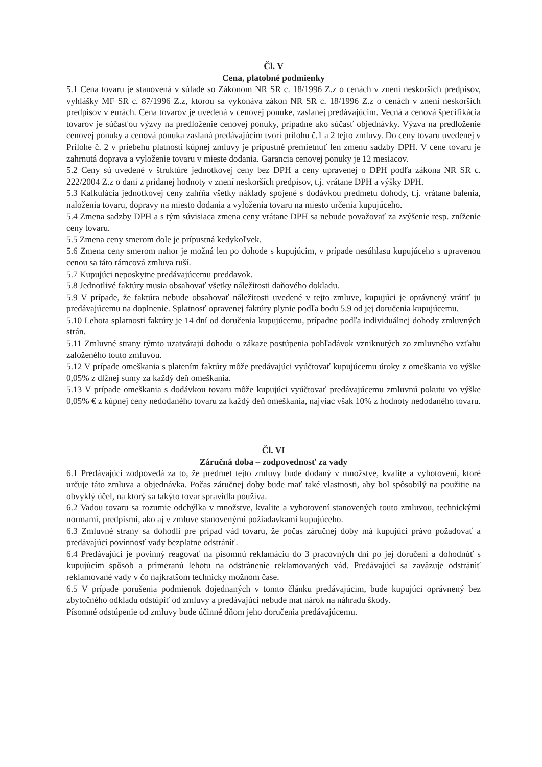Čl. V
Cena, platobné podmienky
5.1 Cena tovaru je stanovená v súlade so Zákonom NR SR c. 18/1996 Z.z o cenách v znení neskorších predpisov, vyhlášky MF SR c. 87/1996 Z.z, ktorou sa vykonáva zákon NR SR c. 18/1996 Z.z o cenách v znení neskorších predpisov v eurách. Cena tovarov je uvedená v cenovej ponuke, zaslanej predávajúcim. Vecná a cenová špecifikácia tovarov je súčasťou výzvy na predloženie cenovej ponuky, prípadne ako súčasť objednávky. Výzva na predloženie cenovej ponuky a cenová ponuka zaslaná predávajúcim tvorí prílohu č.1 a 2 tejto zmluvy. Do ceny tovaru uvedenej v Prílohe č. 2 v priebehu platnosti kúpnej zmluvy je prípustné premietnuť len zmenu sadzby DPH. V cene tovaru je zahrnutá doprava a vyloženie tovaru v mieste dodania. Garancia cenovej ponuky je 12 mesiacov.
5.2 Ceny sú uvedené v štruktúre jednotkovej ceny bez DPH a ceny upravenej o DPH podľa zákona NR SR c. 222/2004 Z.z o dani z pridanej hodnoty v znení neskorších predpisov, t.j. vrátane DPH a výšky DPH.
5.3 Kalkulácia jednotkovej ceny zahŕňa všetky náklady spojené s dodávkou predmetu dohody, t.j. vrátane balenia, naloženia tovaru, dopravy na miesto dodania a vyloženia tovaru na miesto určenia kupujúceho.
5.4 Zmena sadzby DPH a s tým súvisiaca zmena ceny vrátane DPH sa nebude považovať za zvýšenie resp. zníženie ceny tovaru.
5.5 Zmena ceny smerom dole je prípustná kedykoľvek.
5.6 Zmena ceny smerom nahor je možná len po dohode s kupujúcim, v prípade nesúhlasu kupujúceho s upravenou cenou sa táto rámcová zmluva ruší.
5.7 Kupujúci neposkytne predávajúcemu preddavok.
5.8 Jednotlivé faktúry musia obsahovať všetky náležitosti daňového dokladu.
5.9 V prípade, že faktúra nebude obsahovať náležitosti uvedené v tejto zmluve, kupujúci je oprávnený vrátiť ju predávajúcemu na doplnenie. Splatnosť opravenej faktúry plynie podľa bodu 5.9 od jej doručenia kupujúcemu.
5.10 Lehota splatnosti faktúry je 14 dní od doručenia kupujúcemu, prípadne podľa individuálnej dohody zmluvných strán.
5.11 Zmluvné strany týmto uzatvárajú dohodu o zákaze postúpenia pohľadávok vzniknutých zo zmluvného vzťahu založeného touto zmluvou.
5.12 V prípade omeškania s platením faktúry môže predávajúci vyúčtovať kupujúcemu úroky z omeškania vo výške 0,05% z dlžnej sumy za každý deň omeškania.
5.13 V prípade omeškania s dodávkou tovaru môže kupujúci vyúčtovať predávajúcemu zmluvnú pokutu vo výške 0,05% € z kúpnej ceny nedodaného tovaru za každý deň omeškania, najviac však 10% z hodnoty nedodaného tovaru.
Čl. VI
Záručná doba – zodpovednosť za vady
6.1 Predávajúci zodpovedá za to, že predmet tejto zmluvy bude dodaný v množstve, kvalite a vyhotovení, ktoré určuje táto zmluva a objednávka. Počas záručnej doby bude mať také vlastnosti, aby bol spôsobilý na použitie na obvyklý účel, na ktorý sa takýto tovar spravidla používa.
6.2 Vadou tovaru sa rozumie odchýlka v množstve, kvalite a vyhotovení stanovených touto zmluvou, technickými normami, predpismi, ako aj v zmluve stanovenými požiadavkami kupujúceho.
6.3 Zmluvné strany sa dohodli pre prípad vád tovaru, že počas záručnej doby má kupujúci právo požadovať a predávajúci povinnosť vady bezplatne odstrániť.
6.4 Predávajúci je povinný reagovať na písomnú reklamáciu do 3 pracovných dní po jej doručení a dohodnúť s kupujúcim spôsob a primeranú lehotu na odstránenie reklamovaných vád. Predávajúci sa zaväzuje odstrániť reklamované vady v čo najkratšom technicky možnom čase.
6.5 V prípade porušenia podmienok dojednaných v tomto článku predávajúcim, bude kupujúci oprávnený bez zbytočného odkladu odstúpiť od zmluvy a predávajúci nebude mat nárok na náhradu škody.
Písomné odstúpenie od zmluvy bude účinné dňom jeho doručenia predávajúcemu.